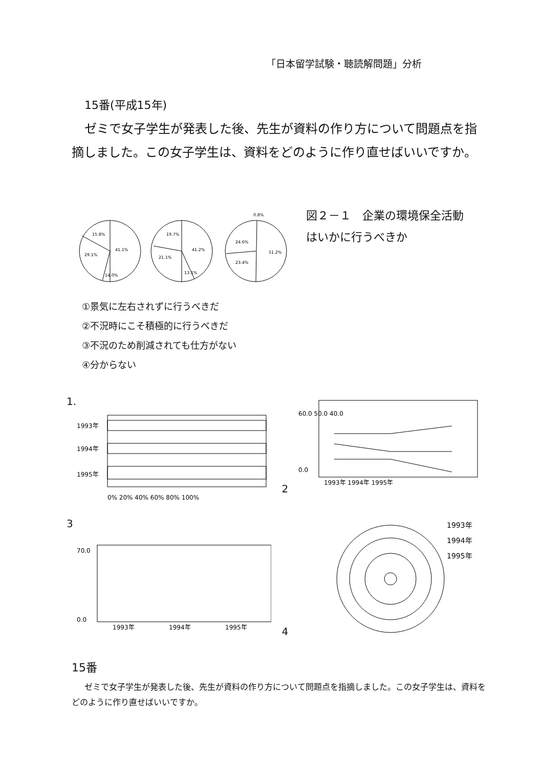「日本留学試験・聴読解問題」分析
15番(平成15年)
ゼミで女子学生が発表した後、先生が資料の作り方について問題点を指摘しました。この女子学生は、資料をどのように作り直せばいいですか。
15.8%
41.1%
29.1%
14.0%
19.7%
41.2%
21.1%
13.1%
0.8%
24.6%
51.2%
23.4%
図２－１　企業の環境保全活動はいかに行うべきか
①景気に左右されずに行うべきだ
②不況時にこそ積極的に行うべきだ
③不況のため削減されても仕方がない
④分からない
1.
1993年
1994年
1995年
0% 20% 40% 60% 80% 100%
2
60.0 50.0 40.0
0.0
1993年 1994年 1995年
3
70.0
0.0
1993年
1994年
1995年
4
1993年
1994年
1995年
15番
ゼミで女子学生が発表した後、先生が資料の作り方について問題点を指摘しました。この女子学生は、資料をどのように作り直せばいいですか。